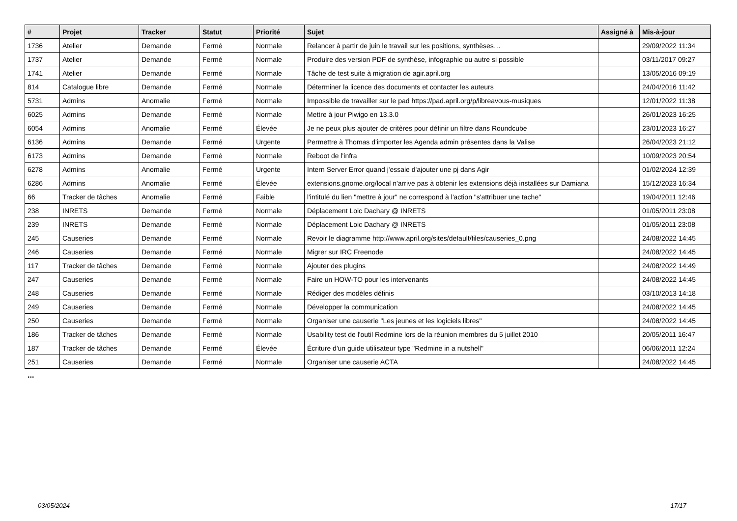| # | Projet | Tracker | Statut | Priorité | Sujet | Assigné à | Mis-à-jour |
| --- | --- | --- | --- | --- | --- | --- | --- |
| 1736 | Atelier | Demande | Fermé | Normale | Relancer à partir de juin le travail sur les positions, synthèses… | | 29/09/2022 11:34 |
| 1737 | Atelier | Demande | Fermé | Normale | Produire des version PDF de synthèse, infographie ou autre si possible | | 03/11/2017 09:27 |
| 1741 | Atelier | Demande | Fermé | Normale | Tâche de test suite à migration de agir.april.org | | 13/05/2016 09:19 |
| 814 | Catalogue libre | Demande | Fermé | Normale | Déterminer la licence des documents et contacter les auteurs | | 24/04/2016 11:42 |
| 5731 | Admins | Anomalie | Fermé | Normale | Impossible de travailler sur le pad https://pad.april.org/p/libreavous-musiques | | 12/01/2022 11:38 |
| 6025 | Admins | Demande | Fermé | Normale | Mettre à jour Piwigo en 13.3.0 | | 26/01/2023 16:25 |
| 6054 | Admins | Anomalie | Fermé | Élevée | Je ne peux plus ajouter de critères pour définir un filtre dans Roundcube | | 23/01/2023 16:27 |
| 6136 | Admins | Demande | Fermé | Urgente | Permettre à Thomas d'importer les Agenda admin présentes dans la Valise | | 26/04/2023 21:12 |
| 6173 | Admins | Demande | Fermé | Normale | Reboot de l'infra | | 10/09/2023 20:54 |
| 6278 | Admins | Anomalie | Fermé | Urgente | Intern Server Error quand j'essaie d'ajouter une pj dans Agir | | 01/02/2024 12:39 |
| 6286 | Admins | Anomalie | Fermé | Élevée | extensions.gnome.org/local n'arrive pas à obtenir les extensions déjà installées sur Damiana | | 15/12/2023 16:34 |
| 66 | Tracker de tâches | Anomalie | Fermé | Faible | l'intitulé du lien "mettre à jour" ne correspond à l'action "s'attribuer une tache" | | 19/04/2011 12:46 |
| 238 | INRETS | Demande | Fermé | Normale | Déplacement Loic Dachary @ INRETS | | 01/05/2011 23:08 |
| 239 | INRETS | Demande | Fermé | Normale | Déplacement Loic Dachary @ INRETS | | 01/05/2011 23:08 |
| 245 | Causeries | Demande | Fermé | Normale | Revoir le diagramme http://www.april.org/sites/default/files/causeries_0.png | | 24/08/2022 14:45 |
| 246 | Causeries | Demande | Fermé | Normale | Migrer sur IRC Freenode | | 24/08/2022 14:45 |
| 117 | Tracker de tâches | Demande | Fermé | Normale | Ajouter des plugins | | 24/08/2022 14:49 |
| 247 | Causeries | Demande | Fermé | Normale | Faire un HOW-TO pour les intervenants | | 24/08/2022 14:45 |
| 248 | Causeries | Demande | Fermé | Normale | Rédiger des modèles définis | | 03/10/2013 14:18 |
| 249 | Causeries | Demande | Fermé | Normale | Développer la communication | | 24/08/2022 14:45 |
| 250 | Causeries | Demande | Fermé | Normale | Organiser une causerie "Les jeunes et les logiciels libres" | | 24/08/2022 14:45 |
| 186 | Tracker de tâches | Demande | Fermé | Normale | Usability test de l'outil Redmine lors de la réunion membres du 5 juillet 2010 | | 20/05/2011 16:47 |
| 187 | Tracker de tâches | Demande | Fermé | Élevée | Écriture d'un guide utilisateur type "Redmine in a nutshell" | | 06/06/2011 12:24 |
| 251 | Causeries | Demande | Fermé | Normale | Organiser une causerie ACTA | | 24/08/2022 14:45 |
...
03/05/2024 17/17